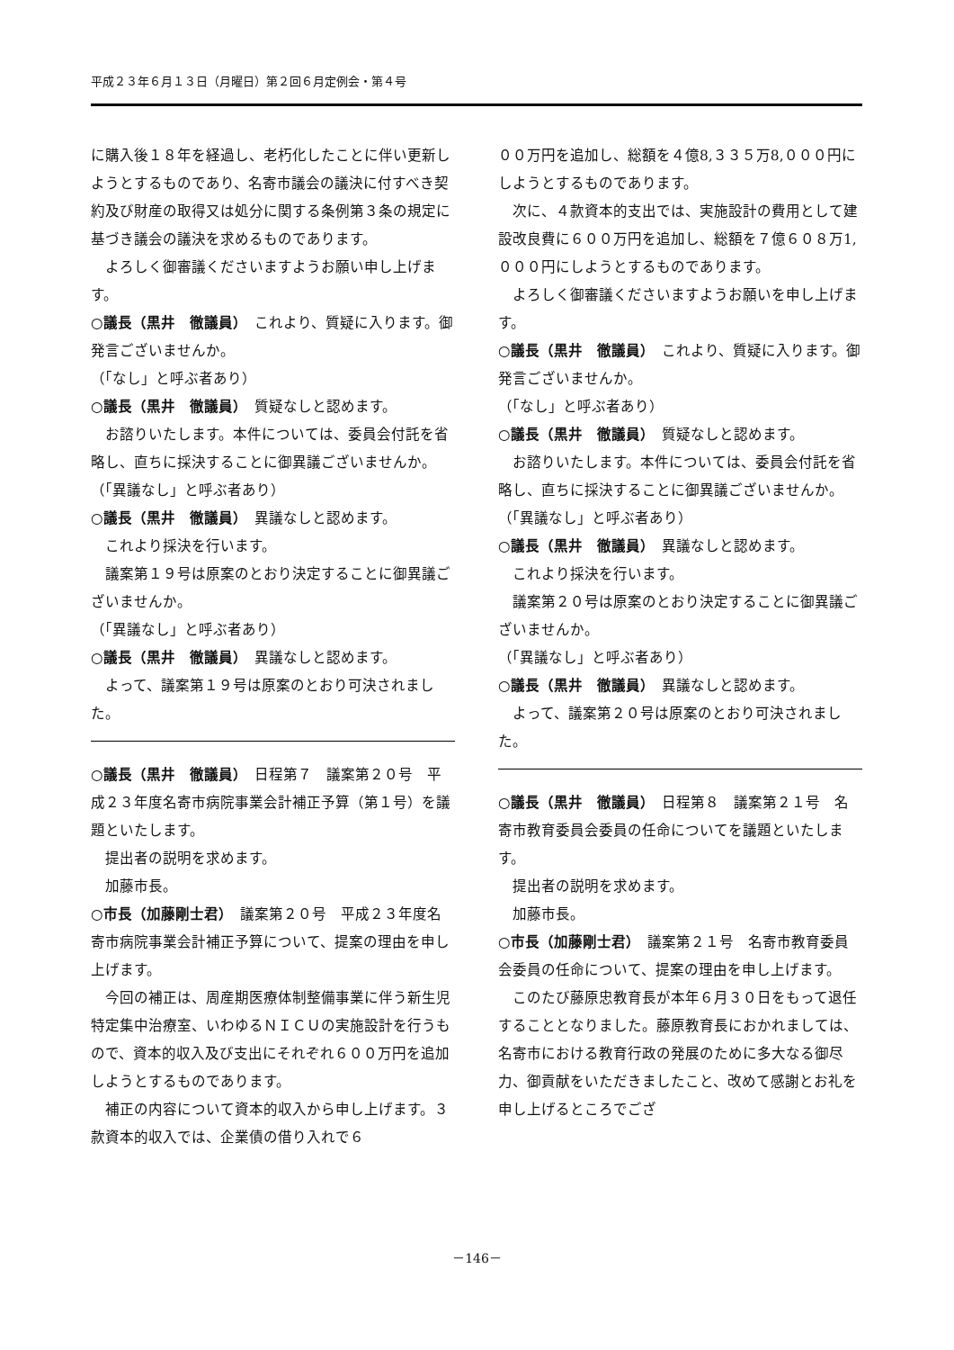平成２３年６月１３日（月曜日）第２回６月定例会・第４号
に購入後１８年を経過し、老朽化したことに伴い更新しようとするものであり、名寄市議会の議決に付すべき契約及び財産の取得又は処分に関する条例第３条の規定に基づき議会の議決を求めるものであります。
よろしく御審議くださいますようお願い申し上げます。
○議長（黒井　徹議員）　これより、質疑に入ります。御発言ございませんか。
（「なし」と呼ぶ者あり）
○議長（黒井　徹議員）　質疑なしと認めます。
お諮りいたします。本件については、委員会付託を省略し、直ちに採決することに御異議ございませんか。
（「異議なし」と呼ぶ者あり）
○議長（黒井　徹議員）　異議なしと認めます。
これより採決を行います。
議案第１９号は原案のとおり決定することに御異議ございませんか。
（「異議なし」と呼ぶ者あり）
○議長（黒井　徹議員）　異議なしと認めます。
よって、議案第１９号は原案のとおり可決されました。
○議長（黒井　徹議員）　日程第７　議案第２０号　平成２３年度名寄市病院事業会計補正予算（第１号）を議題といたします。
提出者の説明を求めます。
加藤市長。
○市長（加藤剛士君）　議案第２０号　平成２３年度名寄市病院事業会計補正予算について、提案の理由を申し上げます。
今回の補正は、周産期医療体制整備事業に伴う新生児特定集中治療室、いわゆるＮＩＣＵの実施設計を行うもので、資本的収入及び支出にそれぞれ６００万円を追加しようとするものであります。
補正の内容について資本的収入から申し上げます。３款資本的収入では、企業債の借り入れで６
００万円を追加し、総額を４億8,３３５万8,０００円にしようとするものであります。
次に、４款資本的支出では、実施設計の費用として建設改良費に６００万円を追加し、総額を７億６０８万1,０００円にしようとするものであります。
よろしく御審議くださいますようお願いを申し上げます。
○議長（黒井　徹議員）　これより、質疑に入ります。御発言ございませんか。
（「なし」と呼ぶ者あり）
○議長（黒井　徹議員）　質疑なしと認めます。
お諮りいたします。本件については、委員会付託を省略し、直ちに採決することに御異議ございませんか。
（「異議なし」と呼ぶ者あり）
○議長（黒井　徹議員）　異議なしと認めます。
これより採決を行います。
議案第２０号は原案のとおり決定することに御異議ございませんか。
（「異議なし」と呼ぶ者あり）
○議長（黒井　徹議員）　異議なしと認めます。
よって、議案第２０号は原案のとおり可決されました。
○議長（黒井　徹議員）　日程第８　議案第２１号　名寄市教育委員会委員の任命についてを議題といたします。
提出者の説明を求めます。
加藤市長。
○市長（加藤剛士君）　議案第２１号　名寄市教育委員会委員の任命について、提案の理由を申し上げます。
このたび藤原忠教育長が本年６月３０日をもって退任することとなりました。藤原教育長におかれましては、名寄市における教育行政の発展のために多大なる御尽力、御貢献をいただきましたこと、改めて感謝とお礼を申し上げるところでござ
－146－